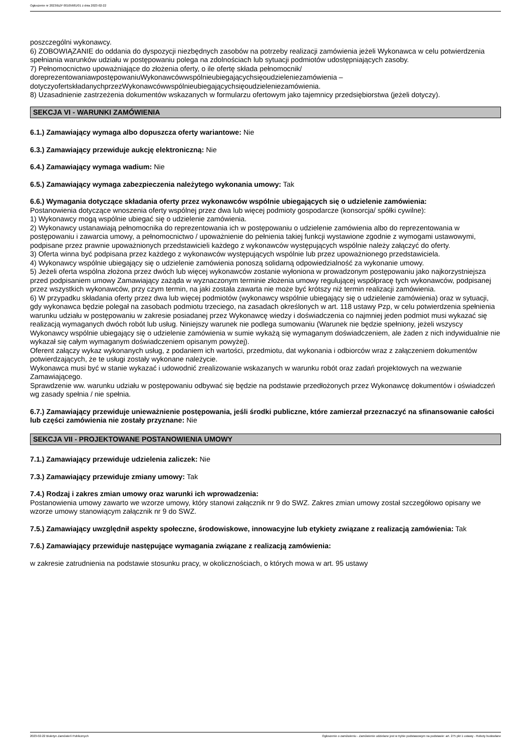Ogłoszenie nr 2023/BZP 00105681/01 z dnia 2023-02-22
poszczególni wykonawcy.
6) ZOBOWIĄZANIE do oddania do dyspozycji niezbędnych zasobów na potrzeby realizacji zamówienia jeżeli Wykonawca w celu potwierdzenia spełniania warunków udziału w postępowaniu polega na zdolnościach lub sytuacji podmiotów udostępniających zasoby.
7) Pełnomocnictwo upoważniające do złożenia oferty, o ile ofertę składa pełnomocnik/
doreprezentowaniawpostępowaniuWykonawcówwspólnieubiegającychsięoudzieleniezamówienia –
dotyczyofertskładanychprzezWykonawcówwspólnieubiegającychsięoudzieleniezamówienia.
8) Uzasadnienie zastrzeżenia dokumentów wskazanych w formularzu ofertowym jako tajemnicy przedsiębiorstwa (jeżeli dotyczy).
SEKCJA VI - WARUNKI ZAMÓWIENIA
6.1.) Zamawiający wymaga albo dopuszcza oferty wariantowe: Nie
6.3.) Zamawiający przewiduje aukcję elektroniczną: Nie
6.4.) Zamawiający wymaga wadium: Nie
6.5.) Zamawiający wymaga zabezpieczenia należytego wykonania umowy: Tak
6.6.) Wymagania dotyczące składania oferty przez wykonawców wspólnie ubiegających się o udzielenie zamówienia:
Postanowienia dotyczące wnoszenia oferty wspólnej przez dwa lub więcej podmioty gospodarcze (konsorcja/ spółki cywilne):
1) Wykonawcy mogą wspólnie ubiegać się o udzielenie zamówienia.
2) Wykonawcy ustanawiają pełnomocnika do reprezentowania ich w postępowaniu o udzielenie zamówienia albo do reprezentowania w postępowaniu i zawarcia umowy, a pełnomocnictwo / upoważnienie do pełnienia takiej funkcji wystawione zgodnie z wymogami ustawowymi, podpisane przez prawnie upoważnionych przedstawicieli każdego z wykonawców występujących wspólnie należy załączyć do oferty.
3) Oferta winna być podpisana przez każdego z wykonawców występujących wspólnie lub przez upoważnionego przedstawiciela.
4) Wykonawcy wspólnie ubiegający się o udzielenie zamówienia ponoszą solidarną odpowiedzialność za wykonanie umowy.
5) Jeżeli oferta wspólna złożona przez dwóch lub więcej wykonawców zostanie wyłoniona w prowadzonym postępowaniu jako najkorzystniejsza przed podpisaniem umowy Zamawiający zażąda w wyznaczonym terminie złożenia umowy regulującej współpracę tych wykonawców, podpisanej przez wszystkich wykonawców, przy czym termin, na jaki została zawarta nie może być krótszy niż termin realizacji zamówienia.
6) W przypadku składania oferty przez dwa lub więcej podmiotów (wykonawcy wspólnie ubiegający się o udzielenie zamówienia) oraz w sytuacji, gdy wykonawca będzie polegał na zasobach podmiotu trzeciego, na zasadach określonych w art. 118 ustawy Pzp, w celu potwierdzenia spełnienia warunku udziału w postępowaniu w zakresie posiadanej przez Wykonawcę wiedzy i doświadczenia co najmniej jeden podmiot musi wykazać się realizacją wymaganych dwóch robót lub usług. Niniejszy warunek nie podlega sumowaniu (Warunek nie będzie spełniony, jeżeli wszyscy Wykonawcy wspólnie ubiegający się o udzielenie zamówienia w sumie wykażą się wymaganym doświadczeniem, ale żaden z nich indywidualnie nie wykazał się całym wymaganym doświadczeniem opisanym powyżej).
Oferent załączy wykaz wykonanych usług, z podaniem ich wartości, przedmiotu, dat wykonania i odbiorców wraz z załączeniem dokumentów potwierdzających, że te usługi zostały wykonane należycie.
Wykonawca musi być w stanie wykazać i udowodnić zrealizowanie wskazanych w warunku robót oraz zadań projektowych na wezwanie Zamawiającego.
Sprawdzenie ww. warunku udziału w postępowaniu odbywać się będzie na podstawie przedłożonych przez Wykonawcę dokumentów i oświadczeń wg zasady spełnia / nie spełnia.
6.7.) Zamawiający przewiduje unieważnienie postępowania, jeśli środki publiczne, które zamierzał przeznaczyć na sfinansowanie całości lub części zamówienia nie zostały przyznane: Nie
SEKCJA VII - PROJEKTOWANE POSTANOWIENIA UMOWY
7.1.) Zamawiający przewiduje udzielenia zaliczek: Nie
7.3.) Zamawiający przewiduje zmiany umowy: Tak
7.4.) Rodzaj i zakres zmian umowy oraz warunki ich wprowadzenia:
Postanowienia umowy zawarto we wzorze umowy, który stanowi załącznik nr 9 do SWZ. Zakres zmian umowy został szczegółowo opisany we wzorze umowy stanowiącym załącznik nr 9 do SWZ.
7.5.) Zamawiający uwzględnił aspekty społeczne, środowiskowe, innowacyjne lub etykiety związane z realizacją zamówienia: Tak
7.6.) Zamawiający przewiduje następujące wymagania związane z realizacją zamówienia:
w zakresie zatrudnienia na podstawie stosunku pracy, w okolicznościach, o których mowa w art. 95 ustawy
2023-02-22 Biuletyn Zamówień Publicznych Ogłoszenie o zamówieniu - Zamówienie udzielane jest w trybie podstawowym na podstawie: art. 275 pkt 1 ustawy - Roboty budowlane